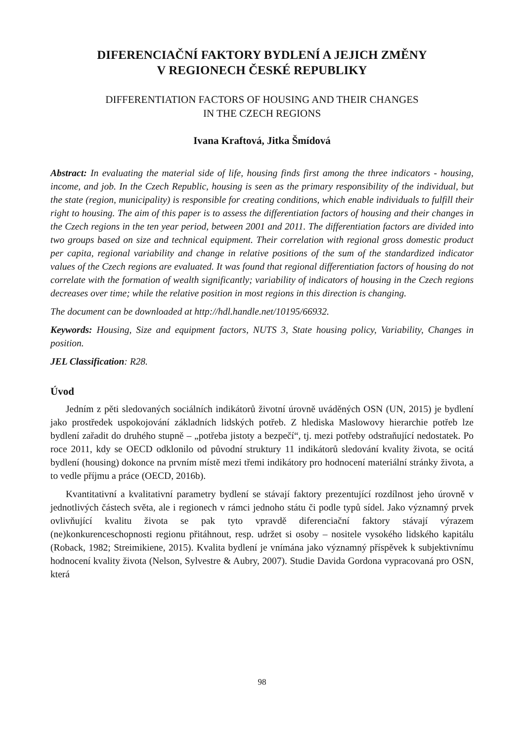DIFERENCIAČNÍ FAKTORY BYDLENÍ A JEJICH ZMĚNY
V REGIONECH ČESKÉ REPUBLIKY
DIFFERENTIATION FACTORS OF HOUSING AND THEIR CHANGES
IN THE CZECH REGIONS
Ivana Kraftová, Jitka Šmídová
Abstract: In evaluating the material side of life, housing finds first among the three indicators - housing, income, and job. In the Czech Republic, housing is seen as the primary responsibility of the individual, but the state (region, municipality) is responsible for creating conditions, which enable individuals to fulfill their right to housing. The aim of this paper is to assess the differentiation factors of housing and their changes in the Czech regions in the ten year period, between 2001 and 2011. The differentiation factors are divided into two groups based on size and technical equipment. Their correlation with regional gross domestic product per capita, regional variability and change in relative positions of the sum of the standardized indicator values of the Czech regions are evaluated. It was found that regional differentiation factors of housing do not correlate with the formation of wealth significantly; variability of indicators of housing in the Czech regions decreases over time; while the relative position in most regions in this direction is changing.
The document can be downloaded at http://hdl.handle.net/10195/66932.
Keywords: Housing, Size and equipment factors, NUTS 3, State housing policy, Variability, Changes in position.
JEL Classification: R28.
Úvod
Jedním z pěti sledovaných sociálních indikátorů životní úrovně uváděných OSN (UN, 2015) je bydlení jako prostředek uspokojování základních lidských potřeb. Z hlediska Maslowovy hierarchie potřeb lze bydlení zařadit do druhého stupně – „potřeba jistoty a bezpečí“, tj. mezi potřeby odstraňující nedostatek. Po roce 2011, kdy se OECD odklonilo od původní struktury 11 indikátorů sledování kvality života, se ocitá bydlení (housing) dokonce na prvním místě mezi třemi indikátory pro hodnocení materiální stránky života, a to vedle příjmu a práce (OECD, 2016b).
Kvantitativní a kvalitativní parametry bydlení se stávají faktory prezentující rozdílnost jeho úrovně v jednotlivých částech světa, ale i regionech v rámci jednoho státu či podle typů sídel. Jako významný prvek ovlivňující kvalitu života se pak tyto vpravdě diferenciační faktory stávají výrazem (ne)konkurenceschopnosti regionu přitáhnout, resp. udržet si osoby – nositele vysokého lidského kapitálu (Roback, 1982; Streimikiene, 2015). Kvalita bydlení je vnímána jako významný příspěvek k subjektivnímu hodnocení kvality života (Nelson, Sylvestre & Aubry, 2007). Studie Davida Gordona vypracovaná pro OSN, která
98